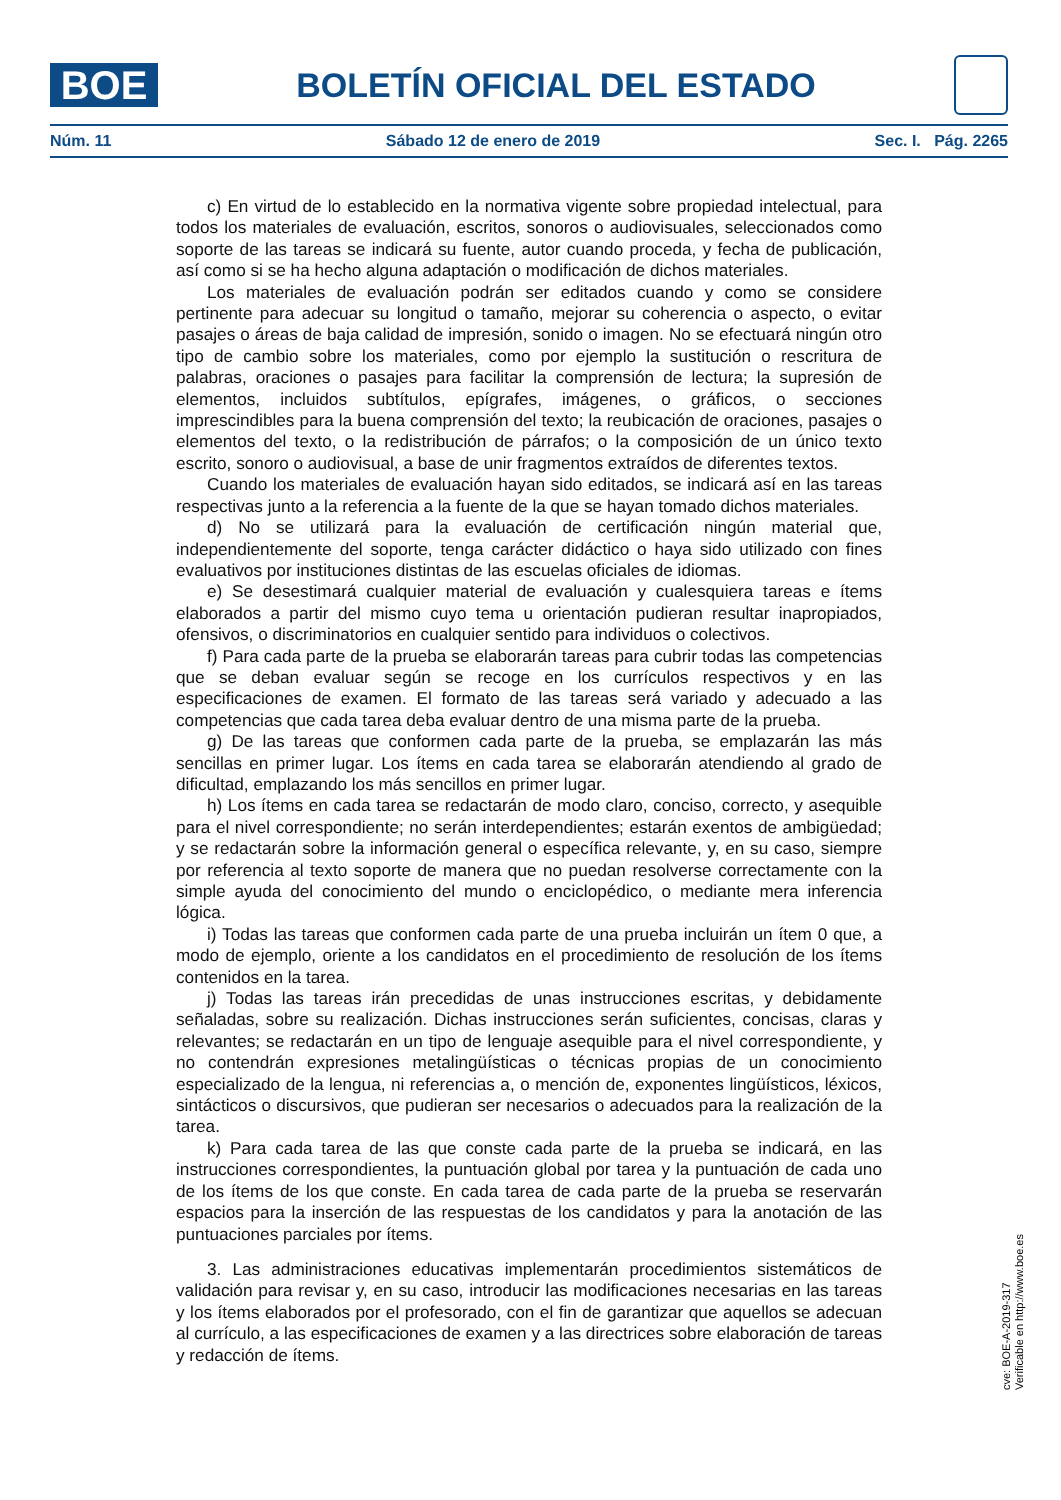BOE
BOLETÍN OFICIAL DEL ESTADO
Núm. 11 Sábado 12 de enero de 2019 Sec. I. Pág. 2265
c) En virtud de lo establecido en la normativa vigente sobre propiedad intelectual, para todos los materiales de evaluación, escritos, sonoros o audiovisuales, seleccionados como soporte de las tareas se indicará su fuente, autor cuando proceda, y fecha de publicación, así como si se ha hecho alguna adaptación o modificación de dichos materiales.
Los materiales de evaluación podrán ser editados cuando y como se considere pertinente para adecuar su longitud o tamaño, mejorar su coherencia o aspecto, o evitar pasajes o áreas de baja calidad de impresión, sonido o imagen. No se efectuará ningún otro tipo de cambio sobre los materiales, como por ejemplo la sustitución o rescritura de palabras, oraciones o pasajes para facilitar la comprensión de lectura; la supresión de elementos, incluidos subtítulos, epígrafes, imágenes, o gráficos, o secciones imprescindibles para la buena comprensión del texto; la reubicación de oraciones, pasajes o elementos del texto, o la redistribución de párrafos; o la composición de un único texto escrito, sonoro o audiovisual, a base de unir fragmentos extraídos de diferentes textos.
Cuando los materiales de evaluación hayan sido editados, se indicará así en las tareas respectivas junto a la referencia a la fuente de la que se hayan tomado dichos materiales.
d) No se utilizará para la evaluación de certificación ningún material que, independientemente del soporte, tenga carácter didáctico o haya sido utilizado con fines evaluativos por instituciones distintas de las escuelas oficiales de idiomas.
e) Se desestimará cualquier material de evaluación y cualesquiera tareas e ítems elaborados a partir del mismo cuyo tema u orientación pudieran resultar inapropiados, ofensivos, o discriminatorios en cualquier sentido para individuos o colectivos.
f) Para cada parte de la prueba se elaborarán tareas para cubrir todas las competencias que se deban evaluar según se recoge en los currículos respectivos y en las especificaciones de examen. El formato de las tareas será variado y adecuado a las competencias que cada tarea deba evaluar dentro de una misma parte de la prueba.
g) De las tareas que conformen cada parte de la prueba, se emplazarán las más sencillas en primer lugar. Los ítems en cada tarea se elaborarán atendiendo al grado de dificultad, emplazando los más sencillos en primer lugar.
h) Los ítems en cada tarea se redactarán de modo claro, conciso, correcto, y asequible para el nivel correspondiente; no serán interdependientes; estarán exentos de ambigüedad; y se redactarán sobre la información general o específica relevante, y, en su caso, siempre por referencia al texto soporte de manera que no puedan resolverse correctamente con la simple ayuda del conocimiento del mundo o enciclopédico, o mediante mera inferencia lógica.
i) Todas las tareas que conformen cada parte de una prueba incluirán un ítem 0 que, a modo de ejemplo, oriente a los candidatos en el procedimiento de resolución de los ítems contenidos en la tarea.
j) Todas las tareas irán precedidas de unas instrucciones escritas, y debidamente señaladas, sobre su realización. Dichas instrucciones serán suficientes, concisas, claras y relevantes; se redactarán en un tipo de lenguaje asequible para el nivel correspondiente, y no contendrán expresiones metalingüísticas o técnicas propias de un conocimiento especializado de la lengua, ni referencias a, o mención de, exponentes lingüísticos, léxicos, sintácticos o discursivos, que pudieran ser necesarios o adecuados para la realización de la tarea.
k) Para cada tarea de las que conste cada parte de la prueba se indicará, en las instrucciones correspondientes, la puntuación global por tarea y la puntuación de cada uno de los ítems de los que conste. En cada tarea de cada parte de la prueba se reservarán espacios para la inserción de las respuestas de los candidatos y para la anotación de las puntuaciones parciales por ítems.
3. Las administraciones educativas implementarán procedimientos sistemáticos de validación para revisar y, en su caso, introducir las modificaciones necesarias en las tareas y los ítems elaborados por el profesorado, con el fin de garantizar que aquellos se adecuan al currículo, a las especificaciones de examen y a las directrices sobre elaboración de tareas y redacción de ítems.
cve: BOE-A-2019-317
Verificable en http://www.boe.es